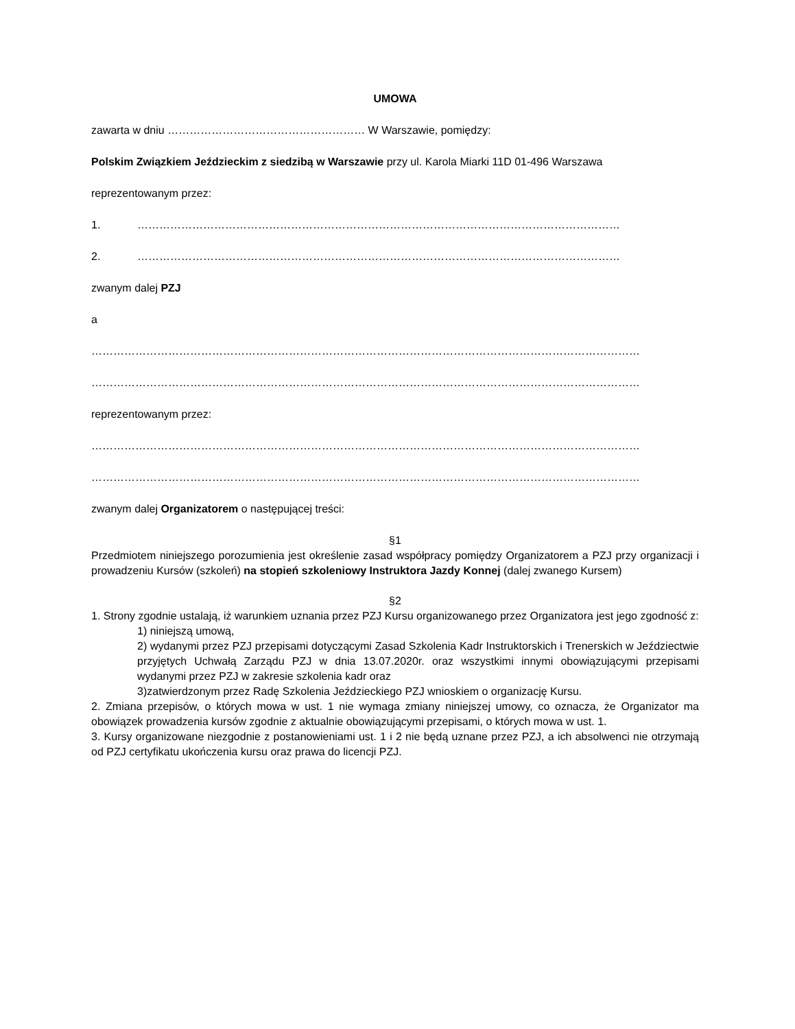UMOWA
zawarta w dniu ……………………………………………… W Warszawie, pomiędzy:
Polskim Związkiem Jeździeckim z siedzibą w Warszawie przy ul. Karola Miarki 11D 01-496 Warszawa
reprezentowanym przez:
1. ……………………………………………………………………………………………………………………
2. ……………………………………………………………………………………………………………………
zwanym dalej PZJ
a
……………………………………………………………………………………………………………………………………
……………………………………………………………………………………………………………………………………
reprezentowanym przez:
……………………………………………………………………………………………………………………………………
……………………………………………………………………………………………………………………………………
zwanym dalej Organizatorem o następującej treści:
§1
Przedmiotem niniejszego porozumienia jest określenie zasad współpracy pomiędzy Organizatorem a PZJ przy organizacji i prowadzeniu Kursów (szkoleń) na stopień szkoleniowy Instruktora Jazdy Konnej (dalej zwanego Kursem)
§2
1. Strony zgodnie ustalają, iż warunkiem uznania przez PZJ Kursu organizowanego przez Organizatora jest jego zgodność z:
1) niniejszą umową,
2) wydanymi przez PZJ przepisami dotyczącymi Zasad Szkolenia Kadr Instruktorskich i Trenerskich w Jeździectwie przyjętych Uchwałą Zarządu PZJ w dnia 13.07.2020r. oraz wszystkimi innymi obowiązującymi przepisami wydanymi przez PZJ w zakresie szkolenia kadr oraz
3)zatwierdzonym przez Radę Szkolenia Jeździeckiego PZJ wnioskiem o organizację Kursu.
2. Zmiana przepisów, o których mowa w ust. 1 nie wymaga zmiany niniejszej umowy, co oznacza, że Organizator ma obowiązek prowadzenia kursów zgodnie z aktualnie obowiązującymi przepisami, o których mowa w ust. 1.
3. Kursy organizowane niezgodnie z postanowieniami ust. 1 i 2 nie będą uznane przez PZJ, a ich absolwenci nie otrzymają od PZJ certyfikatu ukończenia kursu oraz prawa do licencji PZJ.